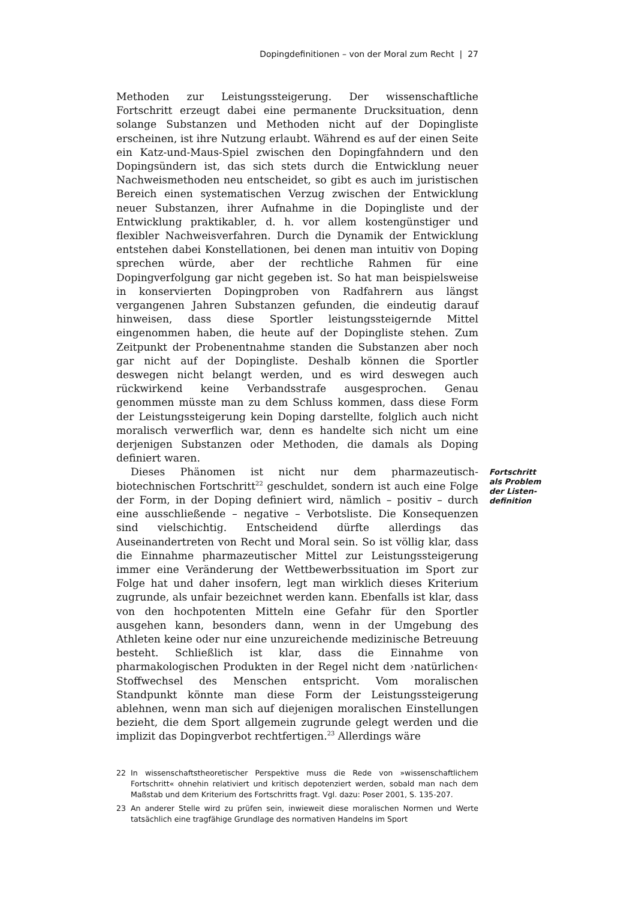Dopingdefinitionen – von der Moral zum Recht | 27
Methoden zur Leistungssteigerung. Der wissenschaftliche Fortschritt erzeugt dabei eine permanente Drucksituation, denn solange Substanzen und Methoden nicht auf der Dopingliste erscheinen, ist ihre Nutzung erlaubt. Während es auf der einen Seite ein Katz-und-Maus-Spiel zwischen den Dopingfahndern und den Dopingsündern ist, das sich stets durch die Entwicklung neuer Nachweismethoden neu entscheidet, so gibt es auch im juristischen Bereich einen systematischen Verzug zwischen der Entwicklung neuer Substanzen, ihrer Aufnahme in die Dopingliste und der Entwicklung praktikabler, d. h. vor allem kostengünstiger und flexibler Nachweisverfahren. Durch die Dynamik der Entwicklung entstehen dabei Konstellationen, bei denen man intuitiv von Doping sprechen würde, aber der rechtliche Rahmen für eine Dopingverfolgung gar nicht gegeben ist. So hat man beispielsweise in konservierten Dopingproben von Radfahrern aus längst vergangenen Jahren Substanzen gefunden, die eindeutig darauf hinweisen, dass diese Sportler leistungssteigernde Mittel eingenommen haben, die heute auf der Dopingliste stehen. Zum Zeitpunkt der Probenentnahme standen die Substanzen aber noch gar nicht auf der Dopingliste. Deshalb können die Sportler deswegen nicht belangt werden, und es wird deswegen auch rückwirkend keine Verbandsstrafe ausgesprochen. Genau genommen müsste man zu dem Schluss kommen, dass diese Form der Leistungssteigerung kein Doping darstellte, folglich auch nicht moralisch verwerflich war, denn es handelte sich nicht um eine derjenigen Substanzen oder Methoden, die damals als Doping definiert waren.
Fortschritt als Problem der Listen-definition
Dieses Phänomen ist nicht nur dem pharmazeutisch-biotechnischen Fortschritt<sup>22</sup> geschuldet, sondern ist auch eine Folge der Form, in der Doping definiert wird, nämlich – positiv – durch eine ausschließende – negative – Verbotsliste. Die Konsequenzen sind vielschichtig. Entscheidend dürfte allerdings das Auseinandertreten von Recht und Moral sein. So ist völlig klar, dass die Einnahme pharmazeutischer Mittel zur Leistungssteigerung immer eine Veränderung der Wettbewerbssituation im Sport zur Folge hat und daher insofern, legt man wirklich dieses Kriterium zugrunde, als unfair bezeichnet werden kann. Ebenfalls ist klar, dass von den hochpotenten Mitteln eine Gefahr für den Sportler ausgehen kann, besonders dann, wenn in der Umgebung des Athleten keine oder nur eine unzureichende medizinische Betreuung besteht. Schließlich ist klar, dass die Einnahme von pharmakologischen Produkten in der Regel nicht dem ›natürlichen‹ Stoffwechsel des Menschen entspricht. Vom moralischen Standpunkt könnte man diese Form der Leistungssteigerung ablehnen, wenn man sich auf diejenigen moralischen Einstellungen bezieht, die dem Sport allgemein zugrunde gelegt werden und die implizit das Dopingverbot rechtfertigen.<sup>23</sup> Allerdings wäre
22 In wissenschaftstheoretischer Perspektive muss die Rede von »wissenschaftlichem Fortschritt« ohnehin relativiert und kritisch depotenziert werden, sobald man nach dem Maßstab und dem Kriterium des Fortschritts fragt. Vgl. dazu: Poser 2001, S. 135-207.
23 An anderer Stelle wird zu prüfen sein, inwieweit diese moralischen Normen und Werte tatsächlich eine tragfähige Grundlage des normativen Handelns im Sport